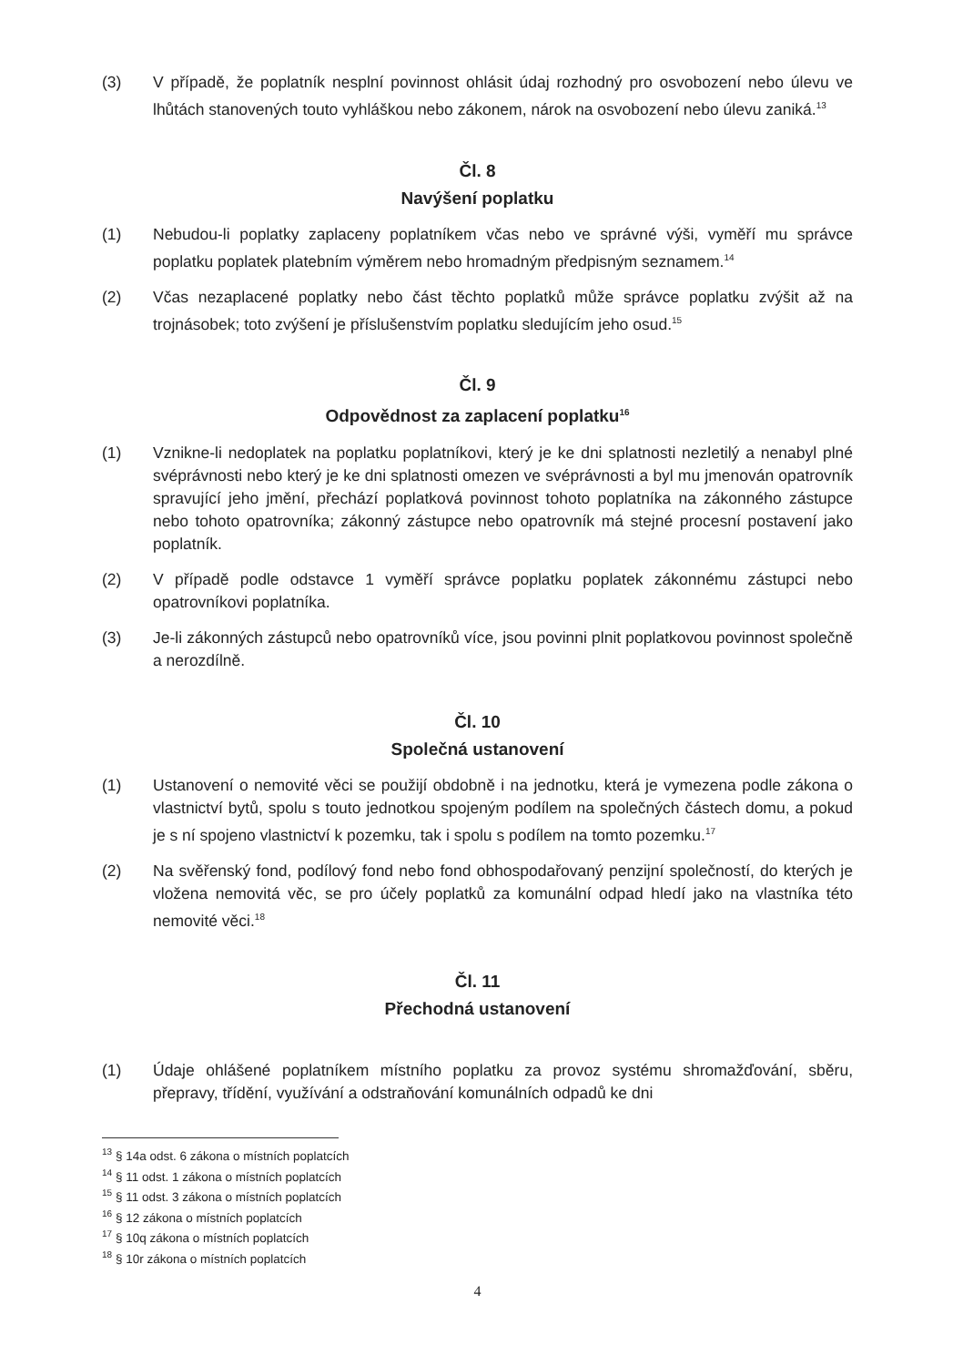(3) V případě, že poplatník nesplní povinnost ohlásit údaj rozhodný pro osvobození nebo úlevu ve lhůtách stanovených touto vyhláškou nebo zákonem, nárok na osvobození nebo úlevu zaniká.<sup>13</sup>
Čl. 8
Navýšení poplatku
(1) Nebudou-li poplatky zaplaceny poplatníkem včas nebo ve správné výši, vyměří mu správce poplatku poplatek platebním výměrem nebo hromadným předpisným seznamem.<sup>14</sup>
(2) Včas nezaplacené poplatky nebo část těchto poplatků může správce poplatku zvýšit až na trojnásobek; toto zvýšení je příslušenstvím poplatku sledujícím jeho osud.<sup>15</sup>
Čl. 9
Odpovědnost za zaplacení poplatku<sup>16</sup>
(1) Vznikne-li nedoplatek na poplatku poplatníkovi, který je ke dni splatnosti nezletilý a nenabyl plné svéprávnosti nebo který je ke dni splatnosti omezen ve svéprávnosti a byl mu jmenován opatrovník spravující jeho jmění, přechází poplatková povinnost tohoto poplatníka na zákonného zástupce nebo tohoto opatrovníka; zákonný zástupce nebo opatrovník má stejné procesní postavení jako poplatník.
(2) V případě podle odstavce 1 vyměří správce poplatku poplatek zákonnému zástupci nebo opatrovníkovi poplatníka.
(3) Je-li zákonných zástupců nebo opatrovníků více, jsou povinni plnit poplatkovou povinnost společně a nerozdílně.
Čl. 10
Společná ustanovení
(1) Ustanovení o nemovité věci se použijí obdobně i na jednotku, která je vymezena podle zákona o vlastnictví bytů, spolu s touto jednotkou spojeným podílem na společných částech domu, a pokud je s ní spojeno vlastnictví k pozemku, tak i spolu s podílem na tomto pozemku.<sup>17</sup>
(2) Na svěřenský fond, podílový fond nebo fond obhospodařovaný penzijní společností, do kterých je vložena nemovitá věc, se pro účely poplatků za komunální odpad hledí jako na vlastníka této nemovité věci.<sup>18</sup>
Čl. 11
Přechodná ustanovení
(1) Údaje ohlášené poplatníkem místního poplatku za provoz systému shromažďování, sběru, přepravy, třídění, využívání a odstraňování komunálních odpadů ke dni
<sup>13</sup> § 14a odst. 6 zákona o místních poplatcích
<sup>14</sup> § 11 odst. 1 zákona o místních poplatcích
<sup>15</sup> § 11 odst. 3 zákona o místních poplatcích
<sup>16</sup> § 12 zákona o místních poplatcích
<sup>17</sup> § 10q zákona o místních poplatcích
<sup>18</sup> § 10r zákona o místních poplatcích
4